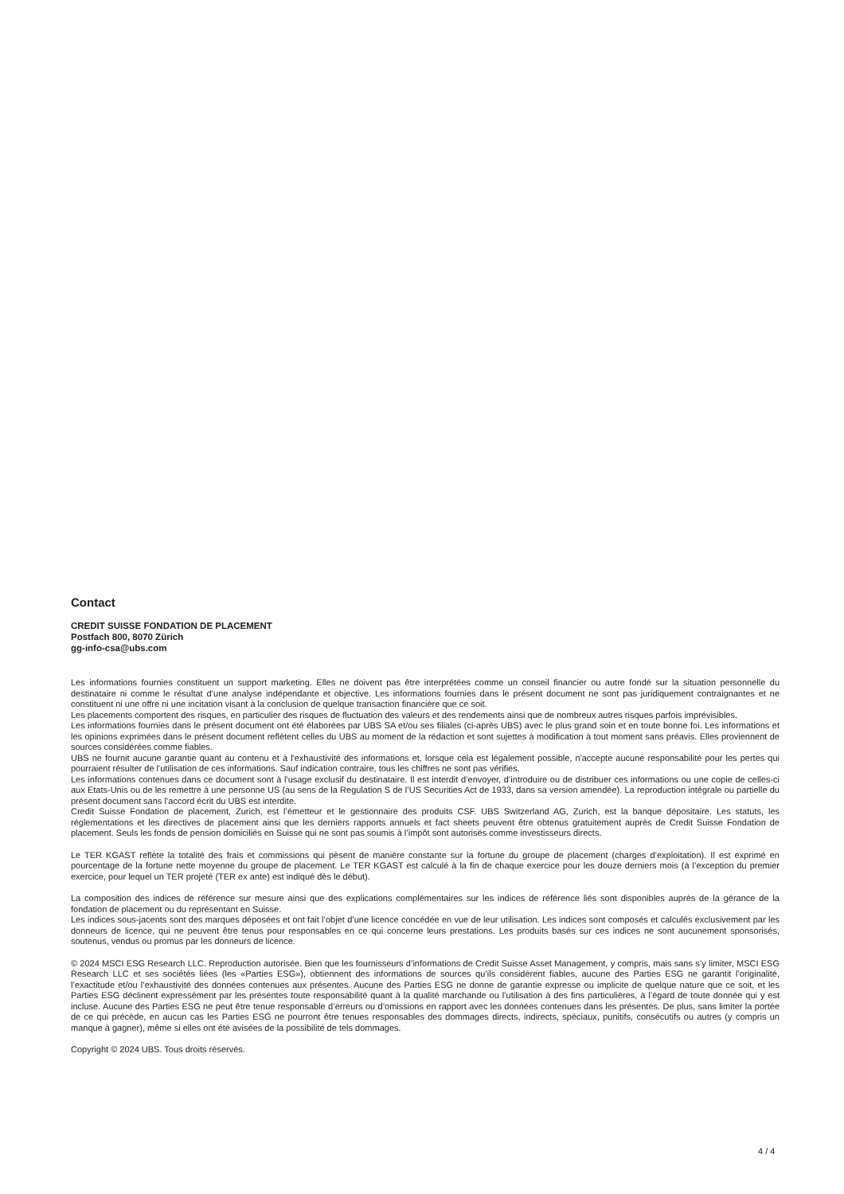Contact
CREDIT SUISSE FONDATION DE PLACEMENT
Postfach 800, 8070 Zürich
gg-info-csa@ubs.com
Les informations fournies constituent un support marketing. Elles ne doivent pas être interprétées comme un conseil financier ou autre fondé sur la situation personnelle du destinataire ni comme le résultat d’une analyse indépendante et objective. Les informations fournies dans le présent document ne sont pas juridiquement contraignantes et ne constituent ni une offre ni une incitation visant à la conclusion de quelque transaction financière que ce soit.
Les placements comportent des risques, en particulier des risques de fluctuation des valeurs et des rendements ainsi que de nombreux autres risques parfois imprévisibles.
Les informations fournies dans le présent document ont été élaborées par UBS SA et/ou ses filiales (ci-après UBS) avec le plus grand soin et en toute bonne foi. Les informations et les opinions exprimées dans le présent document reflètent celles du UBS au moment de la rédaction et sont sujettes à modification à tout moment sans préavis. Elles proviennent de sources considérées comme fiables.
UBS ne fournit aucune garantie quant au contenu et à l'exhaustivité des informations et, lorsque cela est légalement possible, n'accepte aucune responsabilité pour les pertes qui pourraient résulter de l'utilisation de ces informations. Sauf indication contraire, tous les chiffres ne sont pas vérifiés.
Les informations contenues dans ce document sont à l'usage exclusif du destinataire. Il est interdit d’envoyer, d’introduire ou de distribuer ces informations ou une copie de celles-ci aux Etats-Unis ou de les remettre à une personne US (au sens de la Regulation S de l’US Securities Act de 1933, dans sa version amendée). La reproduction intégrale ou partielle du présent document sans l’accord écrit du UBS est interdite.
Credit Suisse Fondation de placement, Zurich, est l’émetteur et le gestionnaire des produits CSF. UBS Switzerland AG, Zurich, est la banque dépositaire. Les statuts, les réglementations et les directives de placement ainsi que les derniers rapports annuels et fact sheets peuvent être obtenus gratuitement auprès de Credit Suisse Fondation de placement. Seuls les fonds de pension domiciliés en Suisse qui ne sont pas soumis à l’impôt sont autorisés comme investisseurs directs.
Le TER KGAST reflète la totalité des frais et commissions qui pèsent de manière constante sur la fortune du groupe de placement (charges d’exploitation). Il est exprimé en pourcentage de la fortune nette moyenne du groupe de placement. Le TER KGAST est calculé à la fin de chaque exercice pour les douze derniers mois (à l’exception du premier exercice, pour lequel un TER projeté (TER ex ante) est indiqué dès le début).
La composition des indices de référence sur mesure ainsi que des explications complémentaires sur les indices de référence liés sont disponibles auprès de la gérance de la fondation de placement ou du représentant en Suisse.
Les indices sous-jacents sont des marques déposées et ont fait l’objet d’une licence concédée en vue de leur utilisation. Les indices sont composés et calculés exclusivement par les donneurs de licence, qui ne peuvent être tenus pour responsables en ce qui concerne leurs prestations. Les produits basés sur ces indices ne sont aucunement sponsorisés, soutenus, vendus ou promus par les donneurs de licence.
© 2024 MSCI ESG Research LLC. Reproduction autorisée. Bien que les fournisseurs d’informations de Credit Suisse Asset Management, y compris, mais sans s’y limiter, MSCI ESG Research LLC et ses sociétés liées (les «Parties ESG»), obtiennent des informations de sources qu’ils considèrent fiables, aucune des Parties ESG ne garantit l’originalité, l’exactitude et/ou l’exhaustivité des données contenues aux présentes. Aucune des Parties ESG ne donne de garantie expresse ou implicite de quelque nature que ce soit, et les Parties ESG déclinent expressément par les présentes toute responsabilité quant à la qualité marchande ou l’utilisation à des fins particulières, à l’égard de toute donnée qui y est incluse. Aucune des Parties ESG ne peut être tenue responsable d’erreurs ou d’omissions en rapport avec les données contenues dans les présentes. De plus, sans limiter la portée de ce qui précède, en aucun cas les Parties ESG ne pourront être tenues responsables des dommages directs, indirects, spéciaux, punitifs, consécutifs ou autres (y compris un manque à gagner), même si elles ont été avisées de la possibilité de tels dommages.
Copyright © 2024 UBS. Tous droits réservés.
4 / 4